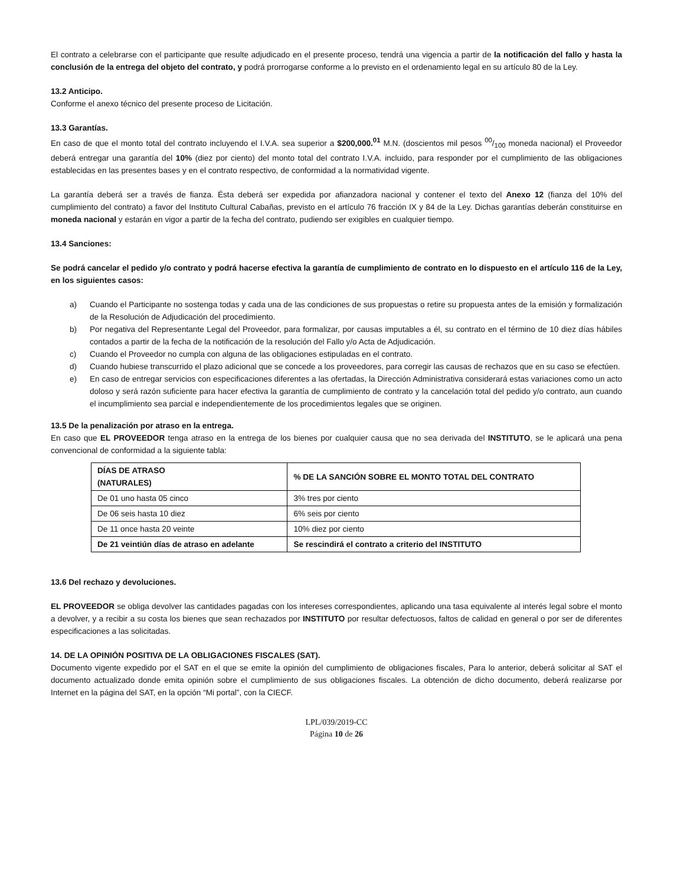El contrato a celebrarse con el participante que resulte adjudicado en el presente proceso, tendrá una vigencia a partir de la notificación del fallo y hasta la conclusión de la entrega del objeto del contrato, y podrá prorrogarse conforme a lo previsto en el ordenamiento legal en su artículo 80 de la Ley.
13.2 Anticipo.
Conforme el anexo técnico del presente proceso de Licitación.
13.3 Garantías.
En caso de que el monto total del contrato incluyendo el I.V.A. sea superior a $200,000.<sup>01</sup> M.N. (doscientos mil pesos 00/100 moneda nacional) el Proveedor deberá entregar una garantía del 10% (diez por ciento) del monto total del contrato I.V.A. incluido, para responder por el cumplimiento de las obligaciones establecidas en las presentes bases y en el contrato respectivo, de conformidad a la normatividad vigente.
La garantía deberá ser a través de fianza. Ésta deberá ser expedida por afianzadora nacional y contener el texto del Anexo 12 (fianza del 10% del cumplimiento del contrato) a favor del Instituto Cultural Cabañas, previsto en el artículo 76 fracción IX y 84 de la Ley. Dichas garantías deberán constituirse en moneda nacional y estarán en vigor a partir de la fecha del contrato, pudiendo ser exigibles en cualquier tiempo.
13.4 Sanciones:
Se podrá cancelar el pedido y/o contrato y podrá hacerse efectiva la garantía de cumplimiento de contrato en lo dispuesto en el artículo 116 de la Ley, en los siguientes casos:
a) Cuando el Participante no sostenga todas y cada una de las condiciones de sus propuestas o retire su propuesta antes de la emisión y formalización de la Resolución de Adjudicación del procedimiento.
b) Por negativa del Representante Legal del Proveedor, para formalizar, por causas imputables a él, su contrato en el término de 10 diez días hábiles contados a partir de la fecha de la notificación de la resolución del Fallo y/o Acta de Adjudicación.
c) Cuando el Proveedor no cumpla con alguna de las obligaciones estipuladas en el contrato.
d) Cuando hubiese transcurrido el plazo adicional que se concede a los proveedores, para corregir las causas de rechazos que en su caso se efectúen.
e) En caso de entregar servicios con especificaciones diferentes a las ofertadas, la Dirección Administrativa considerará estas variaciones como un acto doloso y será razón suficiente para hacer efectiva la garantía de cumplimiento de contrato y la cancelación total del pedido y/o contrato, aun cuando el incumplimiento sea parcial e independientemente de los procedimientos legales que se originen.
13.5 De la penalización por atraso en la entrega.
En caso que EL PROVEEDOR tenga atraso en la entrega de los bienes por cualquier causa que no sea derivada del INSTITUTO, se le aplicará una pena convencional de conformidad a la siguiente tabla:
| DÍAS DE ATRASO (NATURALES) | % DE LA SANCIÓN SOBRE EL MONTO TOTAL DEL CONTRATO |
| --- | --- |
| De 01 uno hasta 05 cinco | 3% tres por ciento |
| De 06 seis hasta 10 diez | 6% seis por ciento |
| De 11 once hasta 20 veinte | 10% diez por ciento |
| De 21 veintiún días de atraso en adelante | Se rescindirá el contrato a criterio del INSTITUTO |
13.6 Del rechazo y devoluciones.
EL PROVEEDOR se obliga devolver las cantidades pagadas con los intereses correspondientes, aplicando una tasa equivalente al interés legal sobre el monto a devolver, y a recibir a su costa los bienes que sean rechazados por INSTITUTO por resultar defectuosos, faltos de calidad en general o por ser de diferentes especificaciones a las solicitadas.
14. DE LA OPINIÓN POSITIVA DE LA OBLIGACIONES FISCALES (SAT).
Documento vigente expedido por el SAT en el que se emite la opinión del cumplimiento de obligaciones fiscales, Para lo anterior, deberá solicitar al SAT el documento actualizado donde emita opinión sobre el cumplimiento de sus obligaciones fiscales. La obtención de dicho documento, deberá realizarse por Internet en la página del SAT, en la opción “Mi portal”, con la CIECF.
LPL/039/2019-CC
Página 10 de 26